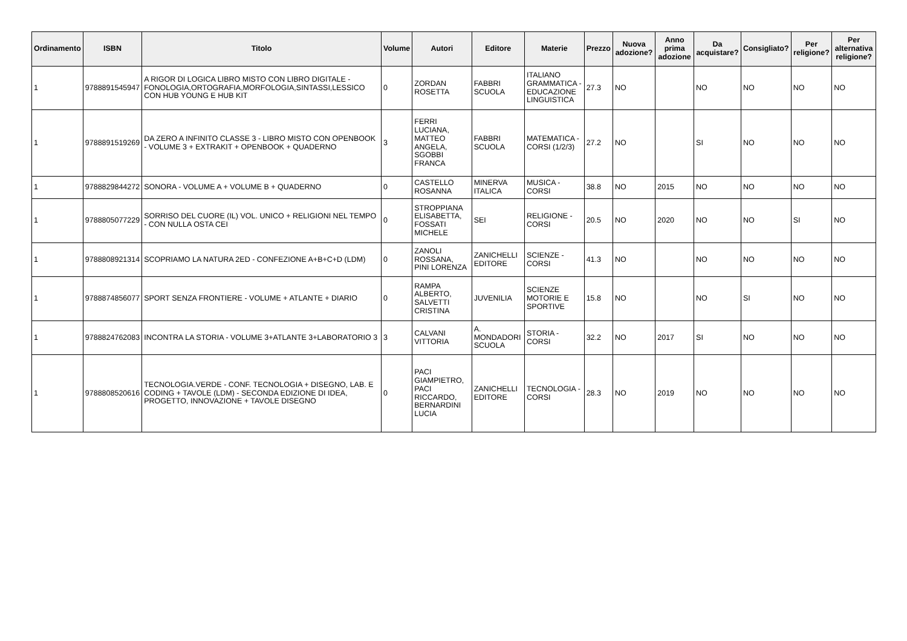| Ordinamento | ISBN | Titolo | Volume | Autori | Editore | Materie | Prezzo | Nuova adozione? | Anno prima adozione | Da acquistare? | Consigliato? | Per religione? | Per alternativa religione? |
| --- | --- | --- | --- | --- | --- | --- | --- | --- | --- | --- | --- | --- | --- |
| 1 | 9788891545947 | A RIGOR DI LOGICA LIBRO MISTO CON LIBRO DIGITALE - FONOLOGIA,ORTOGRAFIA,MORFOLOGIA,SINTASSI,LESSICO CON HUB YOUNG E HUB KIT | 0 | ZORDAN ROSETTA | FABBRI SCUOLA | ITALIANO GRAMMATICA - EDUCAZIONE LINGUISTICA | 27.3 | NO | | NO | NO | NO | NO |
| 1 | 9788891519269 | DA ZERO A INFINITO CLASSE 3 - LIBRO MISTO CON OPENBOOK - VOLUME 3 + EXTRAKIT + OPENBOOK + QUADERNO | 3 | FERRI LUCIANA, MATTEO ANGELA, SGOBBI FRANCA | FABBRI SCUOLA | MATEMATICA - CORSI (1/2/3) | 27.2 | NO | | SI | NO | NO | NO |
| 1 | 9788829844272 | SONORA - VOLUME A + VOLUME B + QUADERNO | 0 | CASTELLO ROSANNA | MINERVA ITALICA | MUSICA - CORSI | 38.8 | NO | 2015 | NO | NO | NO | NO |
| 1 | 9788805077229 | SORRISO DEL CUORE (IL) VOL. UNICO + RELIGIONI NEL TEMPO - CON NULLA OSTA CEI | 0 | STROPPIANA ELISABETTA, FOSSATI MICHELE | SEI | RELIGIONE - CORSI | 20.5 | NO | 2020 | NO | NO | SI | NO |
| 1 | 9788808921314 | SCOPRIAMO LA NATURA 2ED - CONFEZIONE A+B+C+D (LDM) | 0 | ZANOLI ROSSANA, PINI LORENZA | ZANICHELLI EDITORE | SCIENZE - CORSI | 41.3 | NO | | NO | NO | NO | NO |
| 1 | 9788874856077 | SPORT SENZA FRONTIERE - VOLUME + ATLANTE + DIARIO | 0 | RAMPA ALBERTO, SALVETTI CRISTINA | JUVENILIA | SCIENZE MOTORIE E SPORTIVE | 15.8 | NO | | NO | SI | NO | NO |
| 1 | 9788824762083 | INCONTRA LA STORIA - VOLUME 3+ATLANTE 3+LABORATORIO 3 | 3 | CALVANI VITTORIA | A. MONDADORI SCUOLA | STORIA - CORSI | 32.2 | NO | 2017 | SI | NO | NO | NO |
| 1 | 9788808520616 | TECNOLOGIA.VERDE - CONF. TECNOLOGIA + DISEGNO, LAB. E CODING + TAVOLE (LDM) - SECONDA EDIZIONE DI IDEA, PROGETTO, INNOVAZIONE + TAVOLE DISEGNO | 0 | PACI GIAMPIETRO, PACI RICCARDO, BERNARDINI LUCIA | ZANICHELLI EDITORE | TECNOLOGIA - CORSI | 28.3 | NO | 2019 | NO | NO | NO | NO |